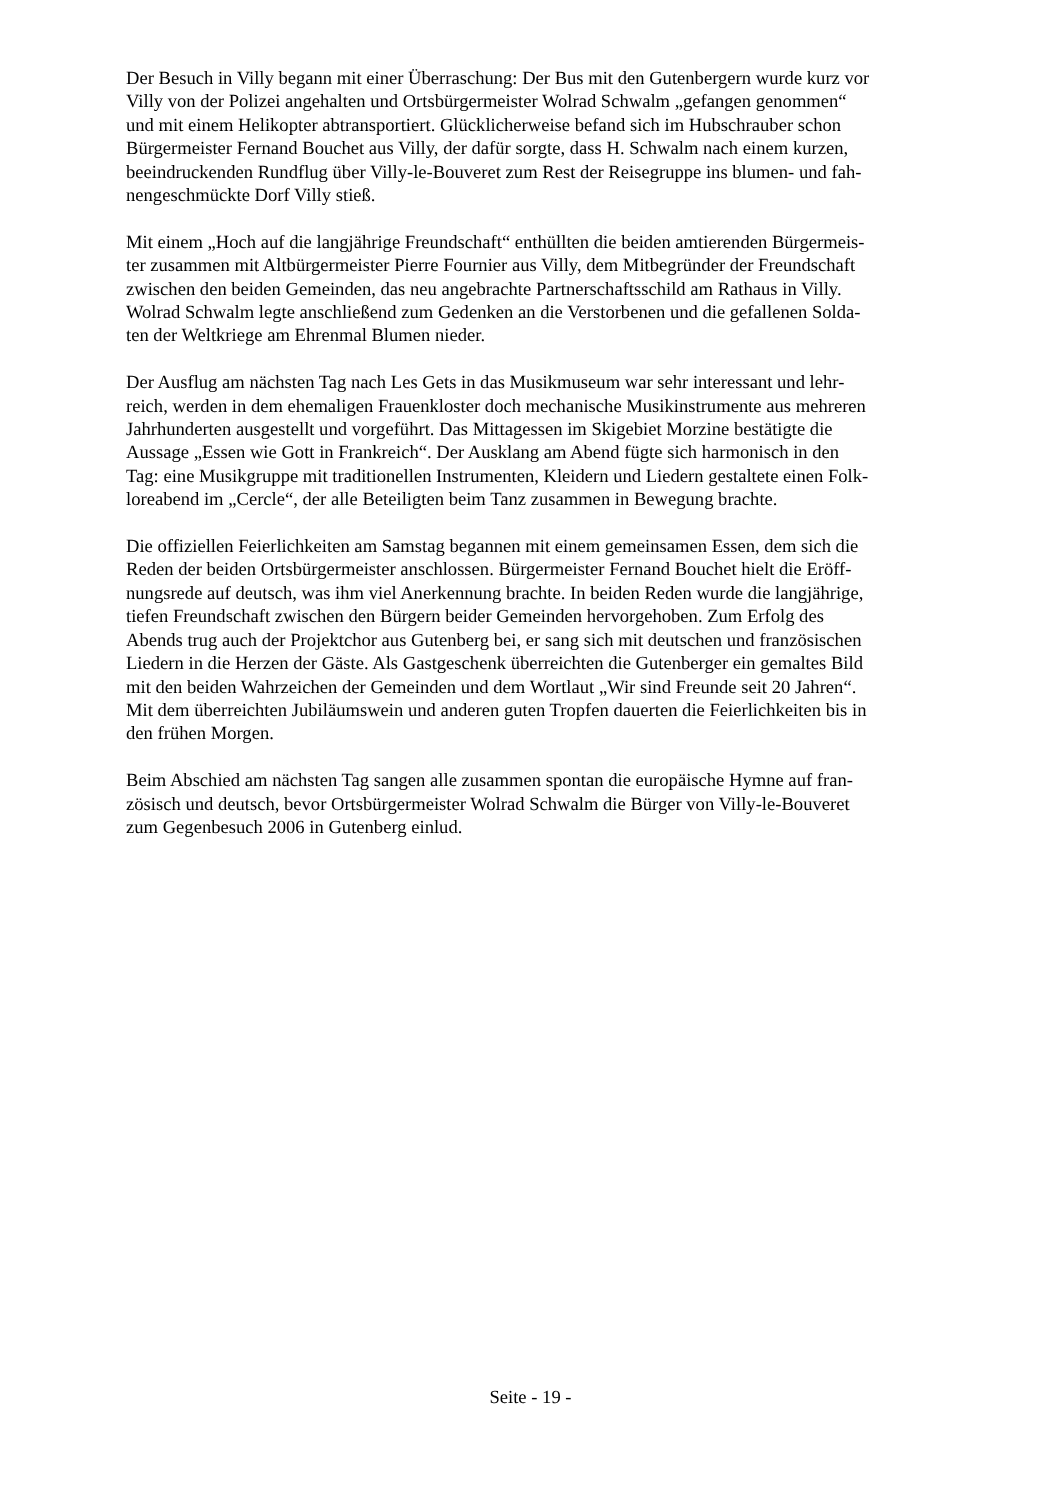Der Besuch in Villy begann mit einer Überraschung: Der Bus mit den Gutenbergern wurde kurz vor
Villy von der Polizei angehalten und Ortsbürgermeister Wolrad Schwalm „gefangen genommen“
und mit einem Helikopter abtransportiert. Glücklicherweise befand sich im Hubschrauber schon
Bürgermeister Fernand Bouchet aus Villy, der dafür sorgte, dass H. Schwalm nach einem kurzen,
beeindruckenden Rundflug über Villy-le-Bouveret zum Rest der Reisegruppe ins blumen- und fah-
nengeschmückte Dorf Villy stieß.
Mit einem „Hoch auf die langjährige Freundschaft“ enthüllten die beiden amtierenden Bürgermeis-
ter zusammen mit Altbürgermeister Pierre Fournier aus Villy, dem Mitbegründer der Freundschaft
zwischen den beiden Gemeinden, das neu angebrachte Partnerschaftsschild am Rathaus in Villy.
Wolrad Schwalm legte anschließend zum Gedenken an die Verstorbenen und die gefallenen Solda-
ten der Weltkriege am Ehrenmal Blumen nieder.
Der Ausflug am nächsten Tag nach Les Gets in das Musikmuseum war sehr interessant und lehr-
reich, werden in dem ehemaligen Frauenkloster doch mechanische Musikinstrumente aus mehreren
Jahrhunderten ausgestellt und vorgeführt. Das Mittagessen im Skigebiet Morzine bestätigte die
Aussage „Essen wie Gott in Frankreich“. Der Ausklang am Abend fügte sich harmonisch in den
Tag: eine Musikgruppe mit traditionellen Instrumenten, Kleidern und Liedern gestaltete einen Folk-
loreabend im „Cercle“, der alle Beteiligten beim Tanz zusammen in Bewegung brachte.
Die offiziellen Feierlichkeiten am Samstag begannen mit einem gemeinsamen Essen, dem sich die
Reden der beiden Ortsbürgermeister anschlossen. Bürgermeister Fernand Bouchet hielt die Eröff-
nungsrede auf deutsch, was ihm viel Anerkennung brachte. In beiden Reden wurde die langjährige,
tiefen Freundschaft zwischen den Bürgern beider Gemeinden hervorgehoben. Zum Erfolg des
Abends trug auch der Projektchor aus Gutenberg bei, er sang sich mit deutschen und französischen
Liedern in die Herzen der Gäste. Als Gastgeschenk überreichten die Gutenberger ein gemaltes Bild
mit den beiden Wahrzeichen der Gemeinden und dem Wortlaut „Wir sind Freunde seit 20 Jahren“.
Mit dem überreichten Jubiläumswein und anderen guten Tropfen dauerten die Feierlichkeiten bis in
den frühen Morgen.
Beim Abschied am nächsten Tag sangen alle zusammen spontan die europäische Hymne auf fran-
zösisch und deutsch, bevor Ortsbürgermeister Wolrad Schwalm die Bürger von Villy-le-Bouveret
zum Gegenbesuch 2006 in Gutenberg einlud.
Seite - 19 -